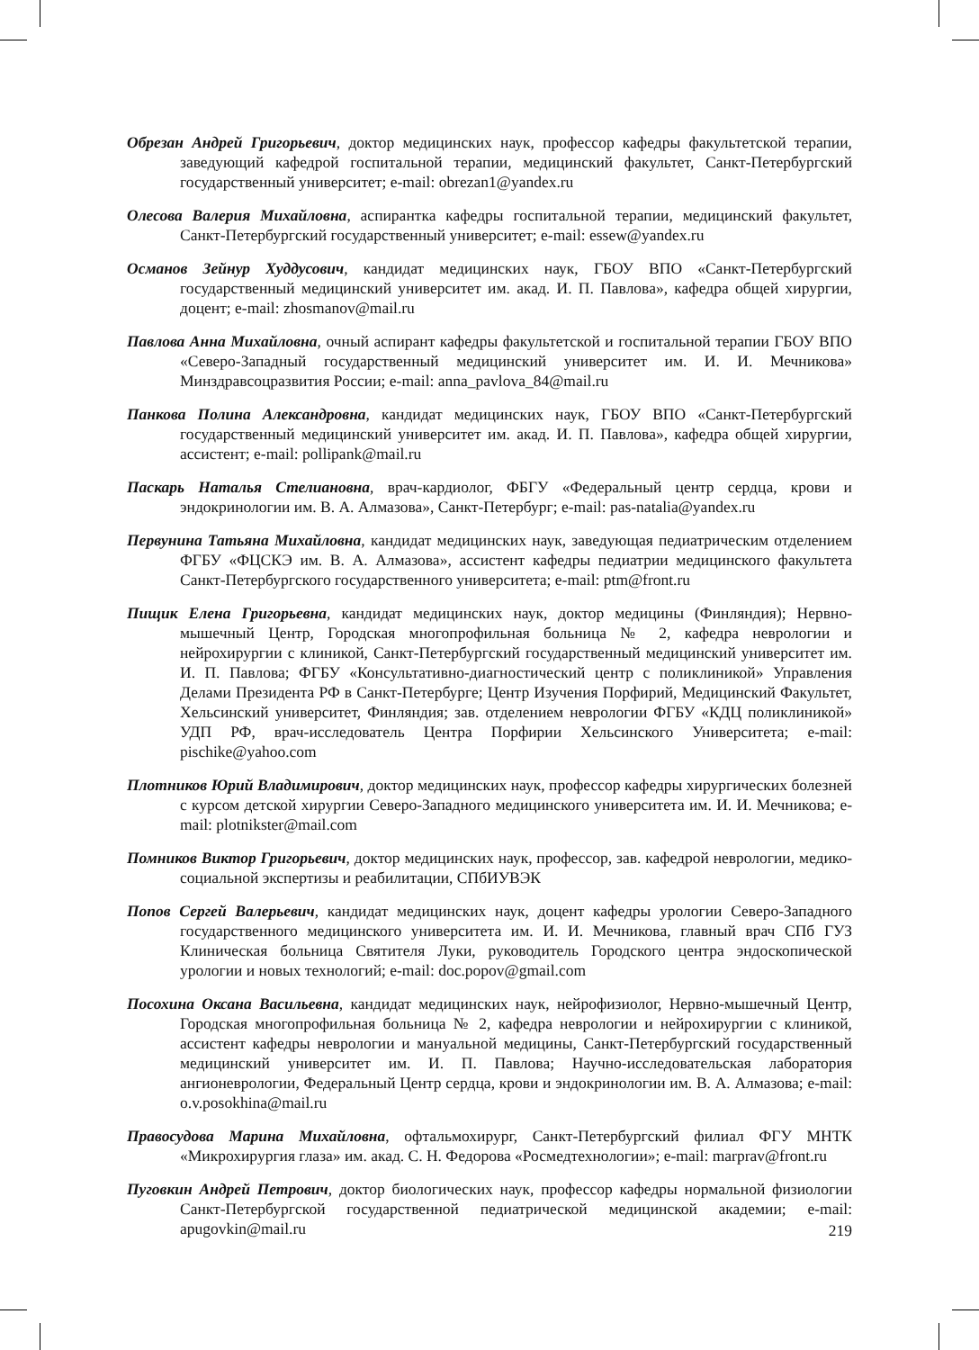Обрезан Андрей Григорьевич, доктор медицинских наук, профессор кафедры факультетской терапии, заведующий кафедрой госпитальной терапии, медицинский факультет, Санкт-Петербургский государственный университет; e-mail: obrezan1@yandex.ru
Олесова Валерия Михайловна, аспирантка кафедры госпитальной терапии, медицинский факультет, Санкт-Петербургский государственный университет; e-mail: essew@yandex.ru
Османов Зейнур Худдусович, кандидат медицинских наук, ГБОУ ВПО «Санкт-Петербургский государственный медицинский университет им. акад. И. П. Павлова», кафедра общей хирургии, доцент; e-mail: zhosmanov@mail.ru
Павлова Анна Михайловна, очный аспирант кафедры факультетской и госпитальной терапии ГБОУ ВПО «Северо-Западный государственный медицинский университет им. И. И. Мечникова» Минздравсоцразвития России; e-mail: anna_pavlova_84@mail.ru
Панкова Полина Александровна, кандидат медицинских наук, ГБОУ ВПО «Санкт-Петербургский государственный медицинский университет им. акад. И. П. Павлова», кафедра общей хирургии, ассистент; e-mail: pollipank@mail.ru
Паскарь Наталья Стелиановна, врач-кардиолог, ФБГУ «Федеральный центр сердца, крови и эндокринологии им. В. А. Алмазова», Санкт-Петербург; e-mail: pas-natalia@yandex.ru
Первунина Татьяна Михайловна, кандидат медицинских наук, заведующая педиатрическим отделением ФГБУ «ФЦСКЭ им. В. А. Алмазова», ассистент кафедры педиатрии медицинского факультета Санкт-Петербургского государственного университета; e-mail: ptm@front.ru
Пищик Елена Григорьевна, кандидат медицинских наук, доктор медицины (Финляндия); Нервно-мышечный Центр, Городская многопрофильная больница № 2, кафедра неврологии и нейрохирургии с клиникой, Санкт-Петербургский государственный медицинский университет им. И. П. Павлова; ФГБУ «Консультативно-диагностический центр с поликлиникой» Управления Делами Президента РФ в Санкт-Петербурге; Центр Изучения Порфирий, Медицинский Факультет, Хельсинский университет, Финляндия; зав. отделением неврологии ФГБУ «КДЦ поликлиникой» УДП РФ, врач-исследователь Центра Порфирии Хельсинского Университета; e-mail: pischike@yahoo.com
Плотников Юрий Владимирович, доктор медицинских наук, профессор кафедры хирургических болезней с курсом детской хирургии Северо-Западного медицинского университета им. И. И. Мечникова; e-mail: plotnikster@mail.com
Помников Виктор Григорьевич, доктор медицинских наук, профессор, зав. кафедрой неврологии, медико-социальной экспертизы и реабилитации, СПбИУВЭК
Попов Сергей Валерьевич, кандидат медицинских наук, доцент кафедры урологии Северо-Западного государственного медицинского университета им. И. И. Мечникова, главный врач СПб ГУЗ Клиническая больница Святителя Луки, руководитель Городского центра эндоскопической урологии и новых технологий; e-mail: doc.popov@gmail.com
Посохина Оксана Васильевна, кандидат медицинских наук, нейрофизиолог, Нервно-мышечный Центр, Городская многопрофильная больница № 2, кафедра неврологии и нейрохирургии с клиникой, ассистент кафедры неврологии и мануальной медицины, Санкт-Петербургский государственный медицинский университет им. И. П. Павлова; Научно-исследовательская лаборатория ангионеврологии, Федеральный Центр сердца, крови и эндокринологии им. В. А. Алмазова; e-mail: o.v.posokhina@mail.ru
Правосудова Марина Михайловна, офтальмохирург, Санкт-Петербургский филиал ФГУ МНТК «Микрохирургия глаза» им. акад. С. Н. Федорова «Росмедтехнологии»; e-mail: marprav@front.ru
Пуговкин Андрей Петрович, доктор биологических наук, профессор кафедры нормальной физиологии Санкт-Петербургской государственной педиатрической медицинской академии; e-mail: apugovkin@mail.ru
219